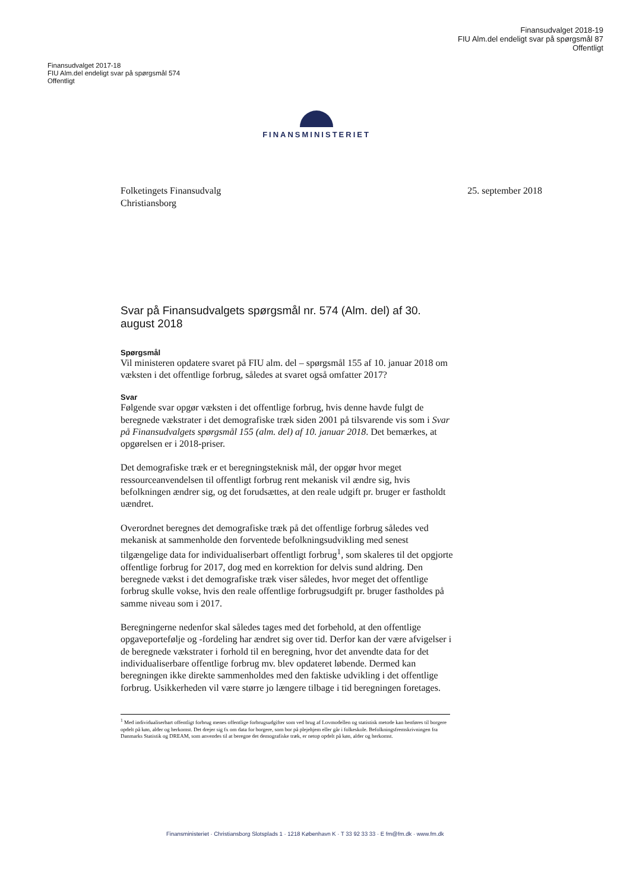Finansudvalget 2018-19
FIU Alm.del endeligt svar på spørgsmål 87
Offentligt
Finansudvalget 2017-18
FIU Alm.del endeligt svar på spørgsmål 574
Offentligt
FINANSMINISTERIET
Folketingets Finansudvalg
Christiansborg
25. september 2018
Svar på Finansudvalgets spørgsmål nr. 574 (Alm. del) af 30. august 2018
Spørgsmål
Vil ministeren opdatere svaret på FIU alm. del – spørgsmål 155 af 10. januar 2018 om væksten i det offentlige forbrug, således at svaret også omfatter 2017?
Svar
Følgende svar opgør væksten i det offentlige forbrug, hvis denne havde fulgt de beregnede vækstrater i det demografiske træk siden 2001 på tilsvarende vis som i Svar på Finansudvalgets spørgsmål 155 (alm. del) af 10. januar 2018. Det bemærkes, at opgørelsen er i 2018-priser.
Det demografiske træk er et beregningsteknisk mål, der opgør hvor meget ressourceanvendelsen til offentligt forbrug rent mekanisk vil ændre sig, hvis befolkningen ændrer sig, og det forudsættes, at den reale udgift pr. bruger er fastholdt uændret.
Overordnet beregnes det demografiske træk på det offentlige forbrug således ved mekanisk at sammenholde den forventede befolkningsudvikling med senest tilgængelige data for individualiserbart offentligt forbrug<sup>1</sup>, som skaleres til det opgjorte offentlige forbrug for 2017, dog med en korrektion for delvis sund aldring. Den beregnede vækst i det demografiske træk viser således, hvor meget det offentlige forbrug skulle vokse, hvis den reale offentlige forbrugsudgift pr. bruger fastholdes på samme niveau som i 2017.
Beregningerne nedenfor skal således tages med det forbehold, at den offentlige opgaveportefølje og -fordeling har ændret sig over tid. Derfor kan der være afvigelser i de beregnede vækstrater i forhold til en beregning, hvor det anvendte data for det individualiserbare offentlige forbrug mv. blev opdateret løbende. Dermed kan beregningen ikke direkte sammenholdes med den faktiske udvikling i det offentlige forbrug. Usikkerheden vil være større jo længere tilbage i tid beregningen foretages.
<sup>1</sup> Med individualiserbart offentligt forbrug menes offentlige forbrugsudgifter som ved brug af Lovmodellen og statistisk metode kan henføres til borgere opdelt på køn, alder og herkomst. Det drejer sig fx om data for borgere, som bor på plejehjem eller går i folkeskole. Befolkningsfremskrivningen fra Danmarks Statistik og DREAM, som anvendes til at beregne det demografiske træk, er netop opdelt på køn, alder og herkomst.
Finansministeriet · Christiansborg Slotsplads 1 · 1218 København K · T 33 92 33 33 · E fm@fm.dk · www.fm.dk